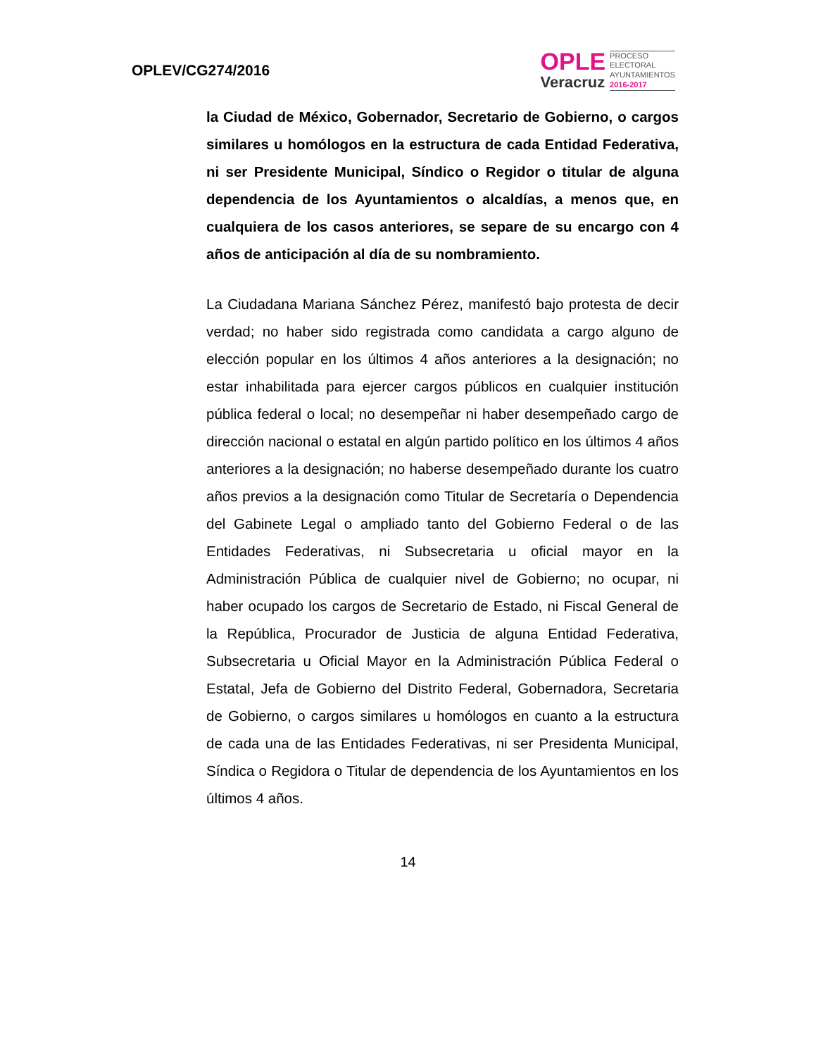OPLEV/CG274/2016
OPLE
Veracruz
PROCESO
ELECTORAL
AYUNTAMIENTOS
2016-2017
la Ciudad de México, Gobernador, Secretario de Gobierno, o cargos similares u homólogos en la estructura de cada Entidad Federativa, ni ser Presidente Municipal, Síndico o Regidor o titular de alguna dependencia de los Ayuntamientos o alcaldías, a menos que, en cualquiera de los casos anteriores, se separe de su encargo con 4 años de anticipación al día de su nombramiento.
La Ciudadana Mariana Sánchez Pérez, manifestó bajo protesta de decir verdad; no haber sido registrada como candidata a cargo alguno de elección popular en los últimos 4 años anteriores a la designación; no estar inhabilitada para ejercer cargos públicos en cualquier institución pública federal o local; no desempeñar ni haber desempeñado cargo de dirección nacional o estatal en algún partido político en los últimos 4 años anteriores a la designación; no haberse desempeñado durante los cuatro años previos a la designación como Titular de Secretaría o Dependencia del Gabinete Legal o ampliado tanto del Gobierno Federal o de las Entidades Federativas, ni Subsecretaria u oficial mayor en la Administración Pública de cualquier nivel de Gobierno; no ocupar, ni haber ocupado los cargos de Secretario de Estado, ni Fiscal General de la República, Procurador de Justicia de alguna Entidad Federativa, Subsecretaria u Oficial Mayor en la Administración Pública Federal o Estatal, Jefa de Gobierno del Distrito Federal, Gobernadora, Secretaria de Gobierno, o cargos similares u homólogos en cuanto a la estructura de cada una de las Entidades Federativas, ni ser Presidenta Municipal, Síndica o Regidora o Titular de dependencia de los Ayuntamientos en los últimos 4 años.
14